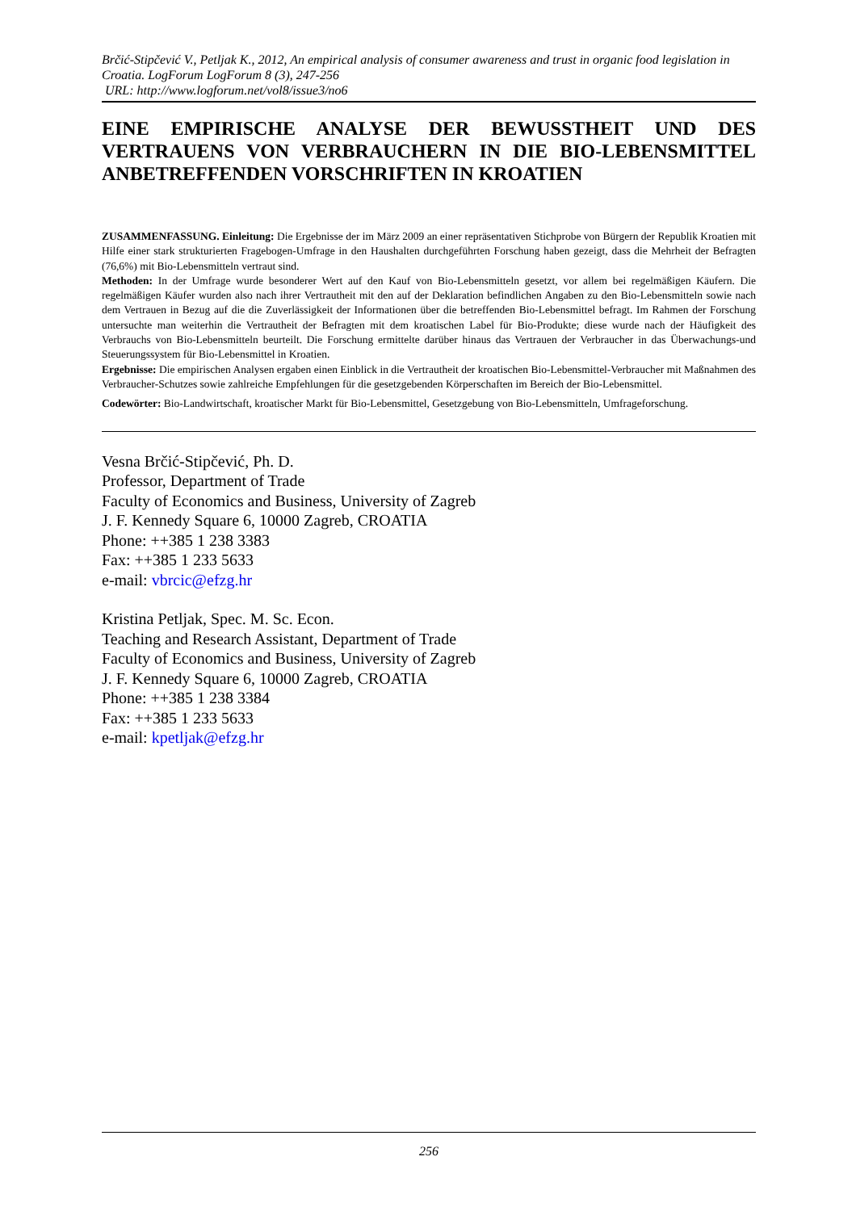Brčić-Stipčević V., Petljak K., 2012, An empirical analysis of consumer awareness and trust in organic food legislation in Croatia. LogForum LogForum 8 (3), 247-256
URL: http://www.logforum.net/vol8/issue3/no6
EINE EMPIRISCHE ANALYSE DER BEWUSSTHEIT UND DES VERTRAUENS VON VERBRAUCHERN IN DIE BIO-LEBENSMITTEL ANBETREFFENDEN VORSCHRIFTEN IN KROATIEN
ZUSAMMENFASSUNG. Einleitung: Die Ergebnisse der im März 2009 an einer repräsentativen Stichprobe von Bürgern der Republik Kroatien mit Hilfe einer stark strukturierten Fragebogen-Umfrage in den Haushalten durchgeführten Forschung haben gezeigt, dass die Mehrheit der Befragten (76,6%) mit Bio-Lebensmitteln vertraut sind.
Methoden: In der Umfrage wurde besonderer Wert auf den Kauf von Bio-Lebensmitteln gesetzt, vor allem bei regelmäßigen Käufern. Die regelmäßigen Käufer wurden also nach ihrer Vertrautheit mit den auf der Deklaration befindlichen Angaben zu den Bio-Lebensmitteln sowie nach dem Vertrauen in Bezug auf die die Zuverlässigkeit der Informationen über die betreffenden Bio-Lebensmittel befragt. Im Rahmen der Forschung untersuchte man weiterhin die Vertrautheit der Befragten mit dem kroatischen Label für Bio-Produkte; diese wurde nach der Häufigkeit des Verbrauchs von Bio-Lebensmitteln beurteilt. Die Forschung ermittelte darüber hinaus das Vertrauen der Verbraucher in das Überwachungs-und Steuerungssystem für Bio-Lebensmittel in Kroatien.
Ergebnisse: Die empirischen Analysen ergaben einen Einblick in die Vertrautheit der kroatischen Bio-Lebensmittel-Verbraucher mit Maßnahmen des Verbraucher-Schutzes sowie zahlreiche Empfehlungen für die gesetzgebenden Körperschaften im Bereich der Bio-Lebensmittel.
Codewörter: Bio-Landwirtschaft, kroatischer Markt für Bio-Lebensmittel, Gesetzgebung von Bio-Lebensmitteln, Umfrageforschung.
Vesna Brčić-Stipčević, Ph. D.
Professor, Department of Trade
Faculty of Economics and Business, University of Zagreb
J. F. Kennedy Square 6, 10000 Zagreb, CROATIA
Phone: ++385 1 238 3383
Fax: ++385 1 233 5633
e-mail: vbrcic@efzg.hr
Kristina Petljak, Spec. M. Sc. Econ.
Teaching and Research Assistant, Department of Trade
Faculty of Economics and Business, University of Zagreb
J. F. Kennedy Square 6, 10000 Zagreb, CROATIA
Phone: ++385 1 238 3384
Fax: ++385 1 233 5633
e-mail: kpetljak@efzg.hr
256